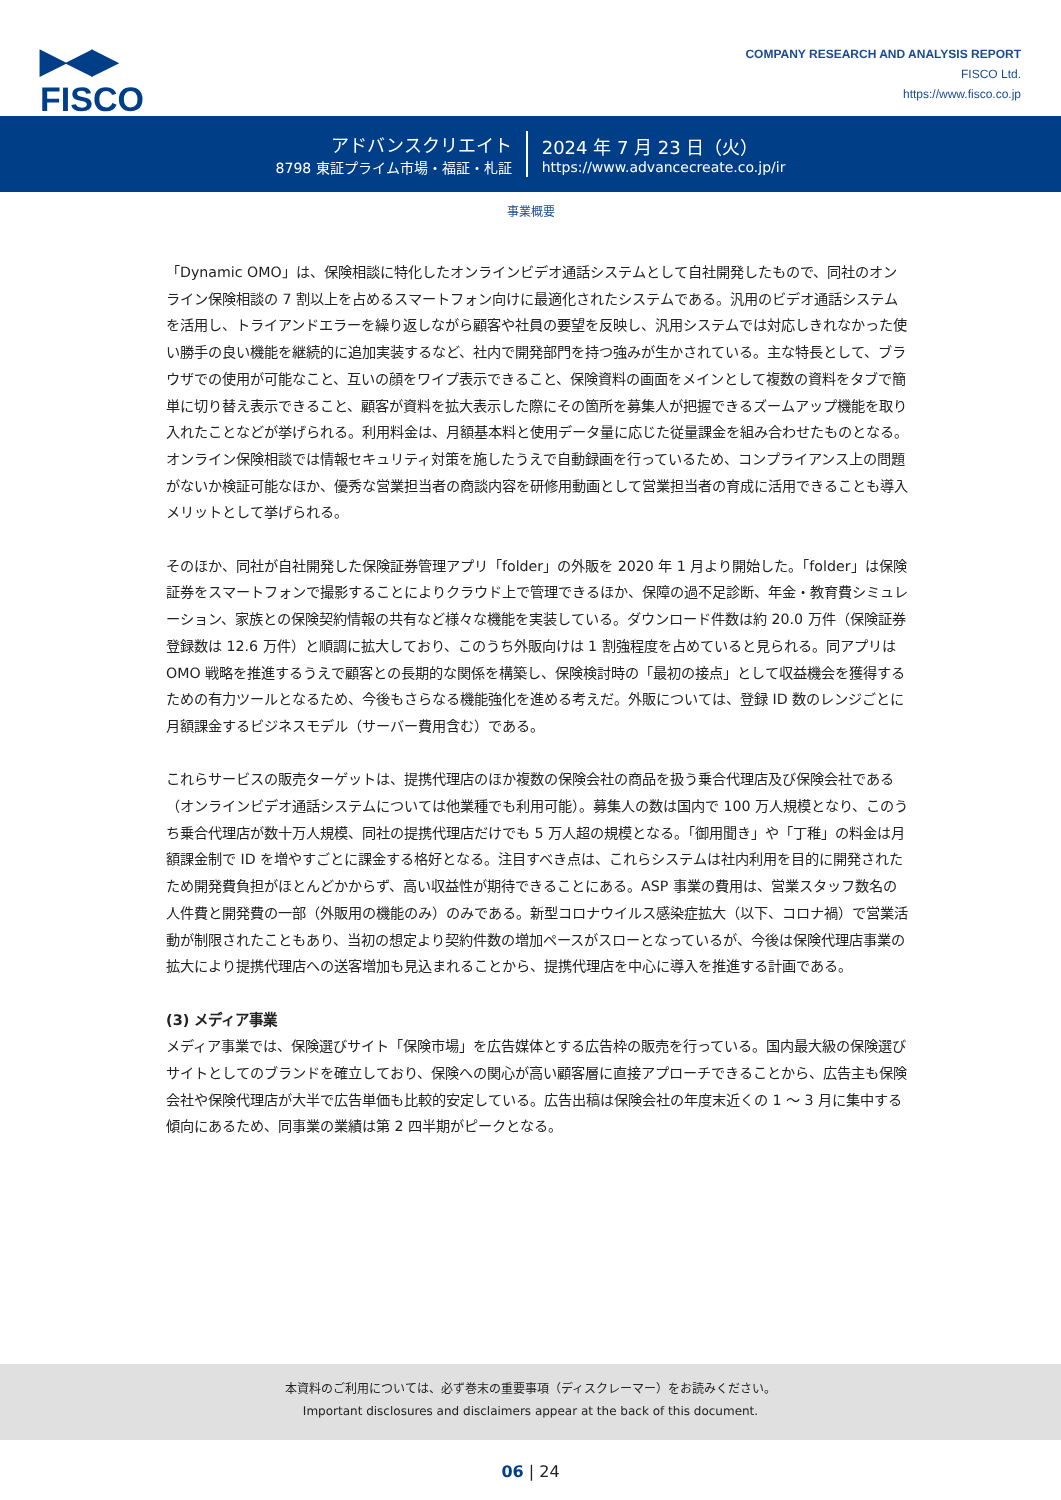▶◀▶
FISCO
COMPANY RESEARCH AND ANALYSIS REPORT
FISCO Ltd.
https://www.fisco.co.jp
アドバンスクリエイト
8798 東証プライム市場・福証・札証
2024 年 7 月 23 日（火）
https://www.advancecreate.co.jp/ir
事業概要
「Dynamic OMO」は、保険相談に特化したオンラインビデオ通話システムとして自社開発したもので、同社のオンライン保険相談の 7 割以上を占めるスマートフォン向けに最適化されたシステムである。汎用のビデオ通話システムを活用し、トライアンドエラーを繰り返しながら顧客や社員の要望を反映し、汎用システムでは対応しきれなかった使い勝手の良い機能を継続的に追加実装するなど、社内で開発部門を持つ強みが生かされている。主な特長として、ブラウザでの使用が可能なこと、互いの顔をワイプ表示できること、保険資料の画面をメインとして複数の資料をタブで簡単に切り替え表示できること、顧客が資料を拡大表示した際にその箇所を募集人が把握できるズームアップ機能を取り入れたことなどが挙げられる。利用料金は、月額基本料と使用データ量に応じた従量課金を組み合わせたものとなる。オンライン保険相談では情報セキュリティ対策を施したうえで自動録画を行っているため、コンプライアンス上の問題がないか検証可能なほか、優秀な営業担当者の商談内容を研修用動画として営業担当者の育成に活用できることも導入メリットとして挙げられる。
そのほか、同社が自社開発した保険証券管理アプリ「folder」の外販を 2020 年 1 月より開始した。「folder」は保険証券をスマートフォンで撮影することによりクラウド上で管理できるほか、保障の過不足診断、年金・教育費シミュレーション、家族との保険契約情報の共有など様々な機能を実装している。ダウンロード件数は約 20.0 万件（保険証券登録数は 12.6 万件）と順調に拡大しており、このうち外販向けは 1 割強程度を占めていると見られる。同アプリは OMO 戦略を推進するうえで顧客との長期的な関係を構築し、保険検討時の「最初の接点」として収益機会を獲得するための有力ツールとなるため、今後もさらなる機能強化を進める考えだ。外販については、登録 ID 数のレンジごとに月額課金するビジネスモデル（サーバー費用含む）である。
これらサービスの販売ターゲットは、提携代理店のほか複数の保険会社の商品を扱う乗合代理店及び保険会社である（オンラインビデオ通話システムについては他業種でも利用可能）。募集人の数は国内で 100 万人規模となり、このうち乗合代理店が数十万人規模、同社の提携代理店だけでも 5 万人超の規模となる。「御用聞き」や「丁稚」の料金は月額課金制で ID を増やすごとに課金する格好となる。注目すべき点は、これらシステムは社内利用を目的に開発されたため開発費負担がほとんどかからず、高い収益性が期待できることにある。ASP 事業の費用は、営業スタッフ数名の人件費と開発費の一部（外販用の機能のみ）のみである。新型コロナウイルス感染症拡大（以下、コロナ禍）で営業活動が制限されたこともあり、当初の想定より契約件数の増加ペースがスローとなっているが、今後は保険代理店事業の拡大により提携代理店への送客増加も見込まれることから、提携代理店を中心に導入を推進する計画である。
(3) メディア事業
メディア事業では、保険選びサイト「保険市場」を広告媒体とする広告枠の販売を行っている。国内最大級の保険選びサイトとしてのブランドを確立しており、保険への関心が高い顧客層に直接アプローチできることから、広告主も保険会社や保険代理店が大半で広告単価も比較的安定している。広告出稿は保険会社の年度末近くの 1 〜 3 月に集中する傾向にあるため、同事業の業績は第 2 四半期がピークとなる。
本資料のご利用については、必ず巻末の重要事項（ディスクレーマー）をお読みください。
Important disclosures and disclaimers appear at the back of this document.
06 | 24